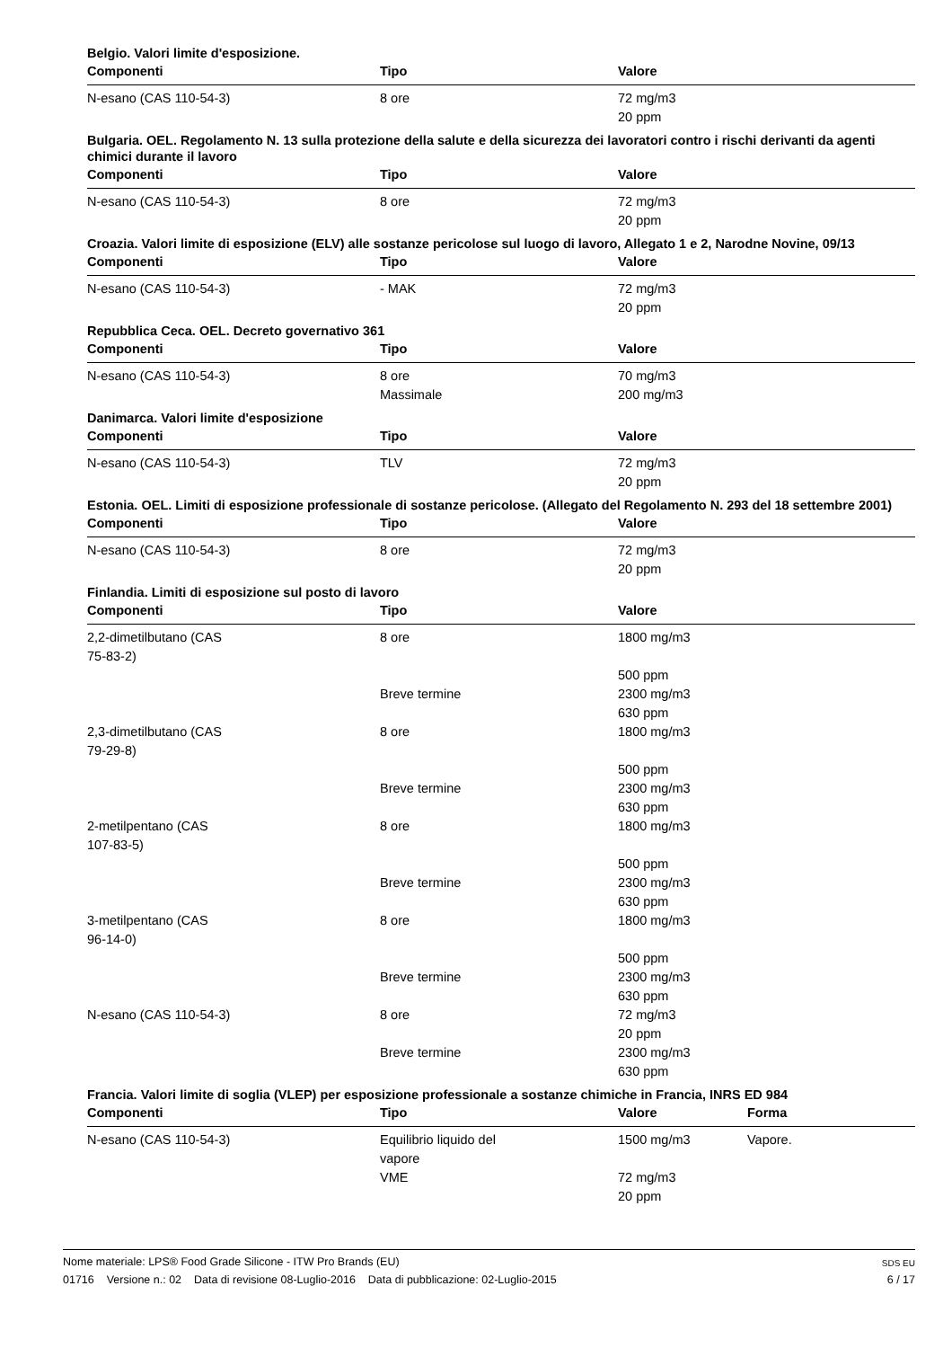Belgio. Valori limite d'esposizione.
| Componenti | Tipo | Valore |
| --- | --- | --- |
| N-esano (CAS 110-54-3) | 8 ore | 72 mg/m3 20 ppm |
Bulgaria. OEL. Regolamento N. 13 sulla protezione della salute e della sicurezza dei lavoratori contro i rischi derivanti da agenti chimici durante il lavoro
| Componenti | Tipo | Valore |
| --- | --- | --- |
| N-esano (CAS 110-54-3) | 8 ore | 72 mg/m3 20 ppm |
Croazia. Valori limite di esposizione (ELV) alle sostanze pericolose sul luogo di lavoro, Allegato 1 e 2, Narodne Novine, 09/13
| Componenti | Tipo | Valore |
| --- | --- | --- |
| N-esano (CAS 110-54-3) | - MAK | 72 mg/m3 20 ppm |
Repubblica Ceca. OEL. Decreto governativo 361
| Componenti | Tipo | Valore |
| --- | --- | --- |
| N-esano (CAS 110-54-3) | 8 ore | 70 mg/m3 |
| | Massimale | 200 mg/m3 |
Danimarca. Valori limite d'esposizione
| Componenti | Tipo | Valore |
| --- | --- | --- |
| N-esano (CAS 110-54-3) | TLV | 72 mg/m3 20 ppm |
Estonia. OEL. Limiti di esposizione professionale di sostanze pericolose. (Allegato del Regolamento N. 293 del 18 settembre 2001)
| Componenti | Tipo | Valore |
| --- | --- | --- |
| N-esano (CAS 110-54-3) | 8 ore | 72 mg/m3 20 ppm |
Finlandia. Limiti di esposizione sul posto di lavoro
| Componenti | Tipo | Valore |
| --- | --- | --- |
| 2,2-dimetilbutano (CAS 75-83-2) | 8 ore | 1800 mg/m3 500 ppm |
| | Breve termine | 2300 mg/m3 630 ppm |
| 2,3-dimetilbutano (CAS 79-29-8) | 8 ore | 1800 mg/m3 500 ppm |
| | Breve termine | 2300 mg/m3 630 ppm |
| 2-metilpentano (CAS 107-83-5) | 8 ore | 1800 mg/m3 500 ppm |
| | Breve termine | 2300 mg/m3 630 ppm |
| 3-metilpentano (CAS 96-14-0) | 8 ore | 1800 mg/m3 500 ppm |
| | Breve termine | 2300 mg/m3 630 ppm |
| N-esano (CAS 110-54-3) | 8 ore | 72 mg/m3 20 ppm |
| | Breve termine | 2300 mg/m3 630 ppm |
Francia. Valori limite di soglia (VLEP) per esposizione professionale a sostanze chimiche in Francia, INRS ED 984
| Componenti | Tipo | Valore | Forma |
| --- | --- | --- | --- |
| N-esano (CAS 110-54-3) | Equilibrio liquido del vapore | 1500 mg/m3 | Vapore. |
| | VME | 72 mg/m3 20 ppm | |
SDS EU
6 / 17
Nome materiale: LPS® Food Grade Silicone - ITW Pro Brands (EU)
01716 Versione n.: 02 Data di revisione 08-Luglio-2016 Data di pubblicazione: 02-Luglio-2015